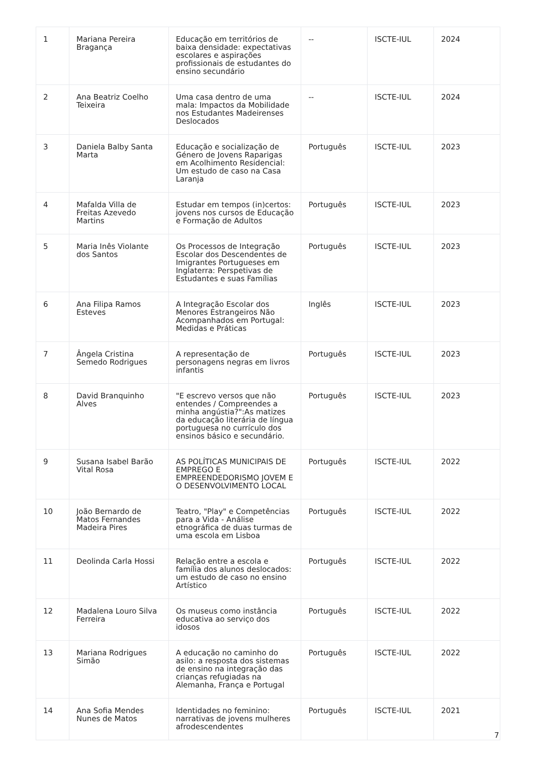| 1 | Mariana Pereira Bragança | Educação em territórios de baixa densidade: expectativas escolares e aspirações profissionais de estudantes do ensino secundário | -- | ISCTE-IUL | 2024 |
| 2 | Ana Beatriz Coelho Teixeira | Uma casa dentro de uma mala: Impactos da Mobilidade nos Estudantes Madeirenses Deslocados | -- | ISCTE-IUL | 2024 |
| 3 | Daniela Balby Santa Marta | Educação e socialização de Género de Jovens Raparigas em Acolhimento Residencial: Um estudo de caso na Casa Laranja | Português | ISCTE-IUL | 2023 |
| 4 | Mafalda Villa de Freitas Azevedo Martins | Estudar em tempos (in)certos: jovens nos cursos de Educação e Formação de Adultos | Português | ISCTE-IUL | 2023 |
| 5 | Maria Inês Violante dos Santos | Os Processos de Integração Escolar dos Descendentes de Imigrantes Portugueses em Inglaterra: Perspetivas de Estudantes e suas Famílias | Português | ISCTE-IUL | 2023 |
| 6 | Ana Filipa Ramos Esteves | A Integração Escolar dos Menores Estrangeiros Não Acompanhados em Portugal: Medidas e Práticas | Inglês | ISCTE-IUL | 2023 |
| 7 | Ângela Cristina Semedo Rodrigues | A representação de personagens negras em livros infantis | Português | ISCTE-IUL | 2023 |
| 8 | David Branquinho Alves | "E escrevo versos que não entendes / Compreendes a minha angústia?":As matizes da educação literária de língua portuguesa no currículo dos ensinos básico e secundário. | Português | ISCTE-IUL | 2023 |
| 9 | Susana Isabel Barão Vital Rosa | AS POLÍTICAS MUNICIPAIS DE EMPREGO E EMPREENDEDORISMO JOVEM E O DESENVOLVIMENTO LOCAL | Português | ISCTE-IUL | 2022 |
| 10 | João Bernardo de Matos Fernandes Madeira Pires | Teatro, "Play" e Competências para a Vida - Análise etnográfica de duas turmas de uma escola em Lisboa | Português | ISCTE-IUL | 2022 |
| 11 | Deolinda Carla Hossi | Relação entre a escola e família dos alunos deslocados: um estudo de caso no ensino Artístico | Português | ISCTE-IUL | 2022 |
| 12 | Madalena Louro Silva Ferreira | Os museus como instância educativa ao serviço dos idosos | Português | ISCTE-IUL | 2022 |
| 13 | Mariana Rodrigues Simão | A educação no caminho do asilo: a resposta dos sistemas de ensino na integração das crianças refugiadas na Alemanha, França e Portugal | Português | ISCTE-IUL | 2022 |
| 14 | Ana Sofia Mendes Nunes de Matos | Identidades no feminino: narrativas de jovens mulheres afrodescendentes | Português | ISCTE-IUL | 2021 |
7